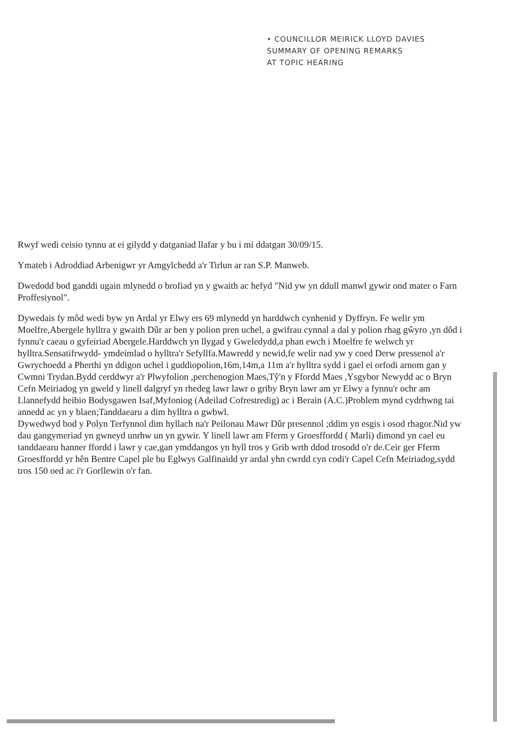• COUNCILLOR MEIRICK LLOYD DAVIES
SUMMARY OF OPENING REMARKS
AT TOPIC HEARING
Rwyf wedi ceisio tynnu at ei gilydd y datganiad llafar y bu i mi ddatgan 30/09/15.
Ymateb i Adroddiad Arbenigwr yr Amgylchedd a'r Tirlun ar ran S.P. Manweb.
Dwedodd bod ganddi ugain mlynedd o brofiad yn y gwaith ac hefyd "Nid yw yn ddull manwl gywir ond mater o Farn Proffesiynol".
Dywedais fy môd wedi byw yn Ardal yr Elwy ers 69 mlynedd yn harddwch cynhenid y Dyffryn. Fe welir ym Moelfre,Abergele hylltra y gwaith Dûr ar ben y polion pren uchel, a gwifrau cynnal a dal y polion rhag gŵyro ,yn dôd i fynnu'r caeau o gyfeiriad Abergele.Harddwch yn llygad y Gweledydd,a phan ewch i Moelfre fe welwch yr hylltra.Sensatifrwydd- ymdeimlad o hylltra'r Sefyllfa.Mawredd y newid,fe welir nad yw y coed Derw pressenol a'r Gwrychoedd a Pherthi yn ddigon uchel i guddiopolion,16m,14m,a 11m a'r hylltra sydd i gael ei orfodi arnom gan y Cwmni Trydan.Bydd cerddwyr a'r Plwyfolion ,perchenogion Maes,Tŷ'n y Ffordd Maes ,Ysgybor Newydd ac o Bryn Cefn Meiriadog yn gweld y linell dalgryf yn rhedeg lawr lawr o griby Bryn lawr am yr Elwy a fynnu'r ochr am Llannefydd heibio Bodysgawen Isaf,Myfoniog (Adeilad Cofrestredig) ac i Berain (A.C.)Problem mynd cydrhwng tai annedd ac yn y blaen;Tanddaearu a dim hylltra o gwbwl.
Dywedwyd bod y Polyn Terfynnol dim hyllach na'r Peilonau Mawr Dûr presennol ;ddim yn esgis i osod rhagor.Nid yw dau gangymeriad yn gwneyd unrhw un yn gywir. Y linell lawr am Fferm y Groesffordd ( Marli) dimond yn cael eu tanddaearu hanner ffordd i lawr y cae,gan ymddangos yn hyll tros y Grib wrth ddod trosodd o'r de.Ceir ger Fferm Groesffordd yr hên Bentre Capel ple bu Eglwys Galfinaidd yr ardal yhn cwrdd cyn codi'r Capel Cefn Meiriadog,sydd tros 150 oed ac i'r Gorllewin o'r fan.